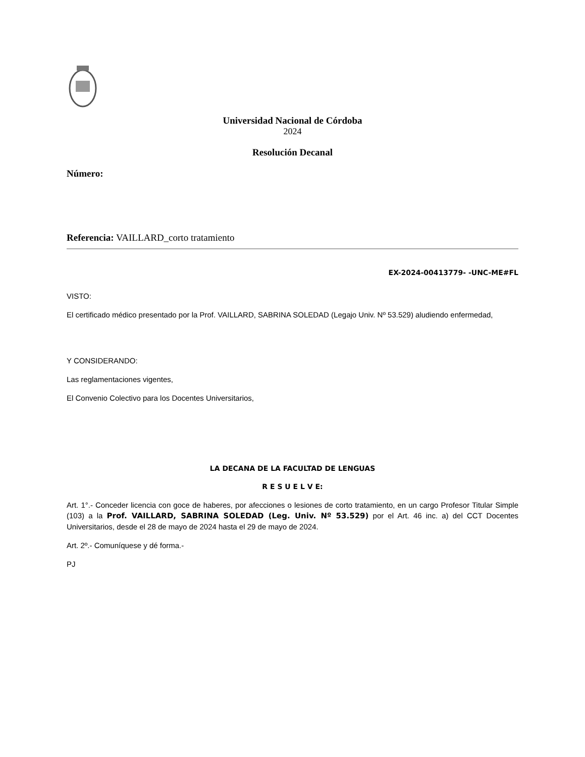Universidad Nacional de Córdoba
2024
Resolución Decanal
Número:
Referencia: VAILLARD_corto tratamiento
EX-2024-00413779- -UNC-ME#FL
VISTO:
El certificado médico presentado por la Prof. VAILLARD, SABRINA SOLEDAD (Legajo Univ. Nº 53.529) aludiendo enfermedad,
Y CONSIDERANDO:
Las reglamentaciones vigentes,
El Convenio Colectivo para los Docentes Universitarios,
LA DECANA DE LA FACULTAD DE LENGUAS
R E S U E L V E:
Art. 1°.- Conceder licencia con goce de haberes, por afecciones o lesiones de corto tratamiento, en un cargo Profesor Titular Simple (103) a la Prof. VAILLARD, SABRINA SOLEDAD (Leg. Univ. Nº 53.529) por el Art. 46 inc. a) del CCT Docentes Universitarios, desde el 28 de mayo de 2024 hasta el 29 de mayo de 2024.
Art. 2º.- Comuníquese y dé forma.-
PJ